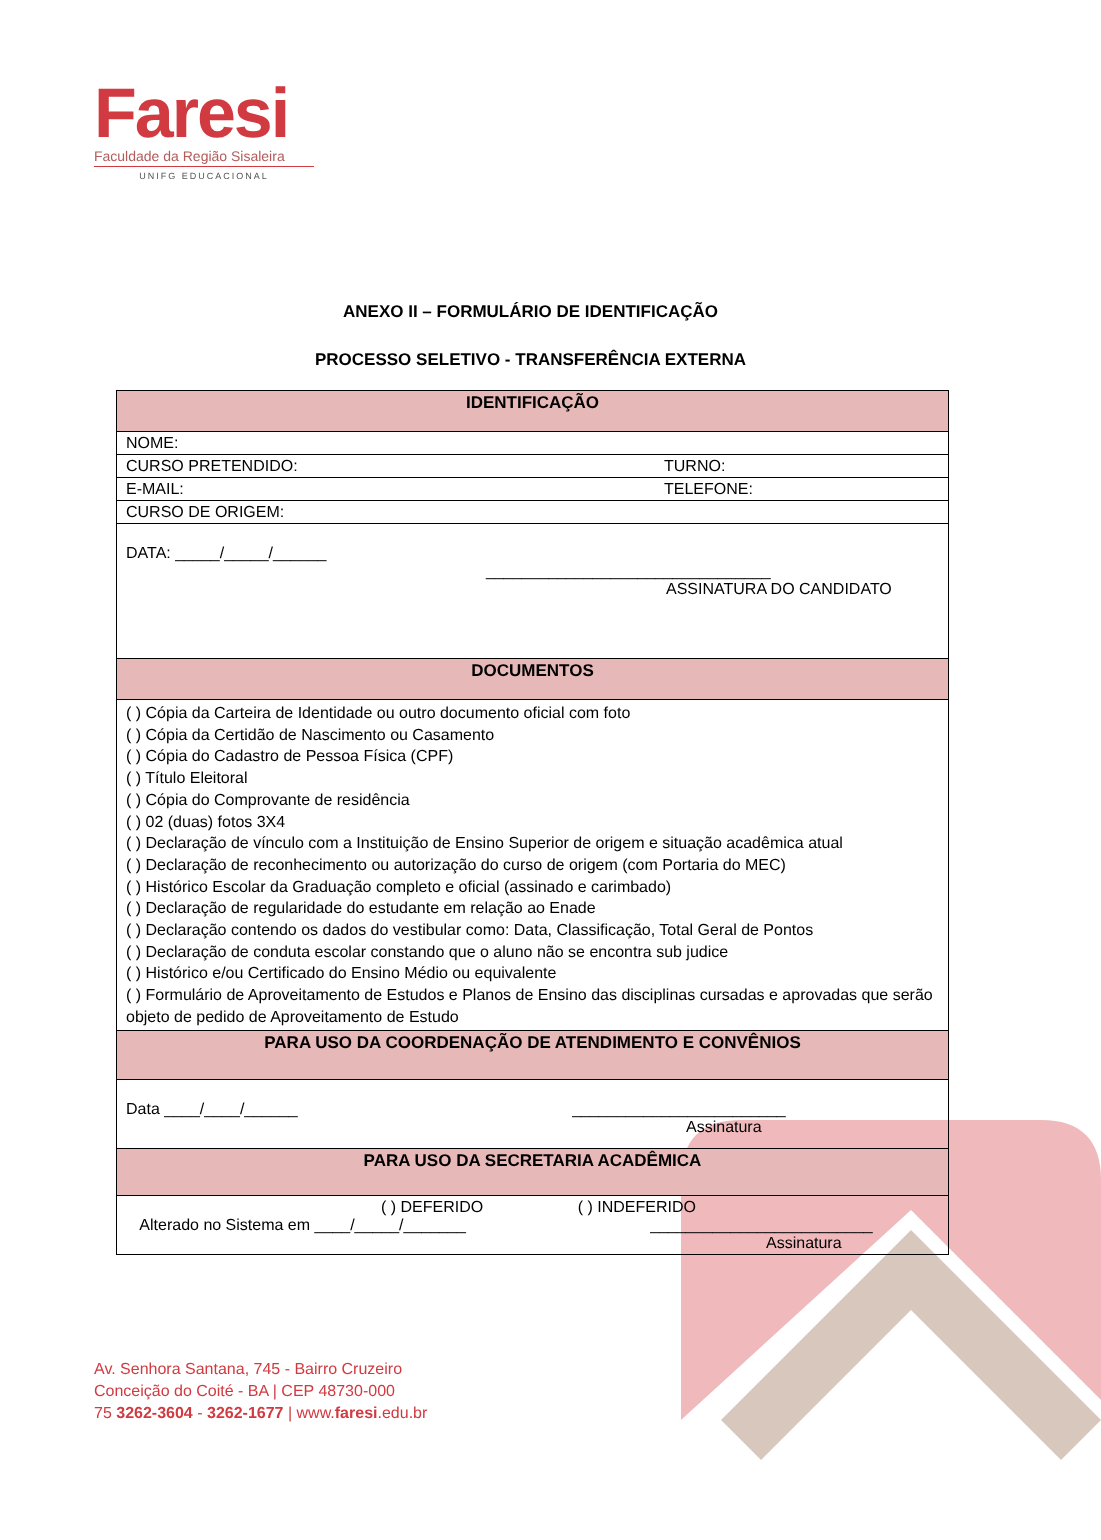Faresi
Faculdade da Região Sisaleira
UNIFG EDUCACIONAL
ANEXO II – FORMULÁRIO DE IDENTIFICAÇÃO
PROCESSO SELETIVO - TRANSFERÊNCIA EXTERNA
| IDENTIFICAÇÃO | |
| --- | --- |
| NOME: | |
| CURSO PRETENDIDO: | TURNO: |
| E-MAIL: | TELEFONE: |
| CURSO DE ORIGEM: | |
| DATA: _____/_____/______ ________________________________ ASSINATURA DO CANDIDATO | |
| DOCUMENTOS | |
| ( ) Cópia da Carteira de Identidade ou outro documento oficial com foto ( ) Cópia da Certidão de Nascimento ou Casamento ( ) Cópia do Cadastro de Pessoa Física (CPF) ( ) Título Eleitoral ( ) Cópia do Comprovante de residência ( ) 02 (duas) fotos 3X4 ( ) Declaração de vínculo com a Instituição de Ensino Superior de origem e situação acadêmica atual ( ) Declaração de reconhecimento ou autorização do curso de origem (com Portaria do MEC) ( ) Histórico Escolar da Graduação completo e oficial (assinado e carimbado) ( ) Declaração de regularidade do estudante em relação ao Enade ( ) Declaração contendo os dados do vestibular como: Data, Classificação, Total Geral de Pontos ( ) Declaração de conduta escolar constando que o aluno não se encontra sub judice ( ) Histórico e/ou Certificado do Ensino Médio ou equivalente ( ) Formulário de Aproveitamento de Estudos e Planos de Ensino das disciplinas cursadas e aprovadas que serão objeto de pedido de Aproveitamento de Estudo | |
| PARA USO DA COORDENAÇÃO DE ATENDIMENTO E CONVÊNIOS | |
| Data ____/____/______ ________________________ Assinatura | |
| PARA USO DA SECRETARIA ACADÊMICA | |
| ( ) DEFERIDO ( ) INDEFERIDO Alterado no Sistema em ____/_____/_______ _________________________ Assinatura | |
Av. Senhora Santana, 745 - Bairro Cruzeiro
Conceição do Coité - BA | CEP 48730-000
75 3262-3604 - 3262-1677 | www.faresi.edu.br